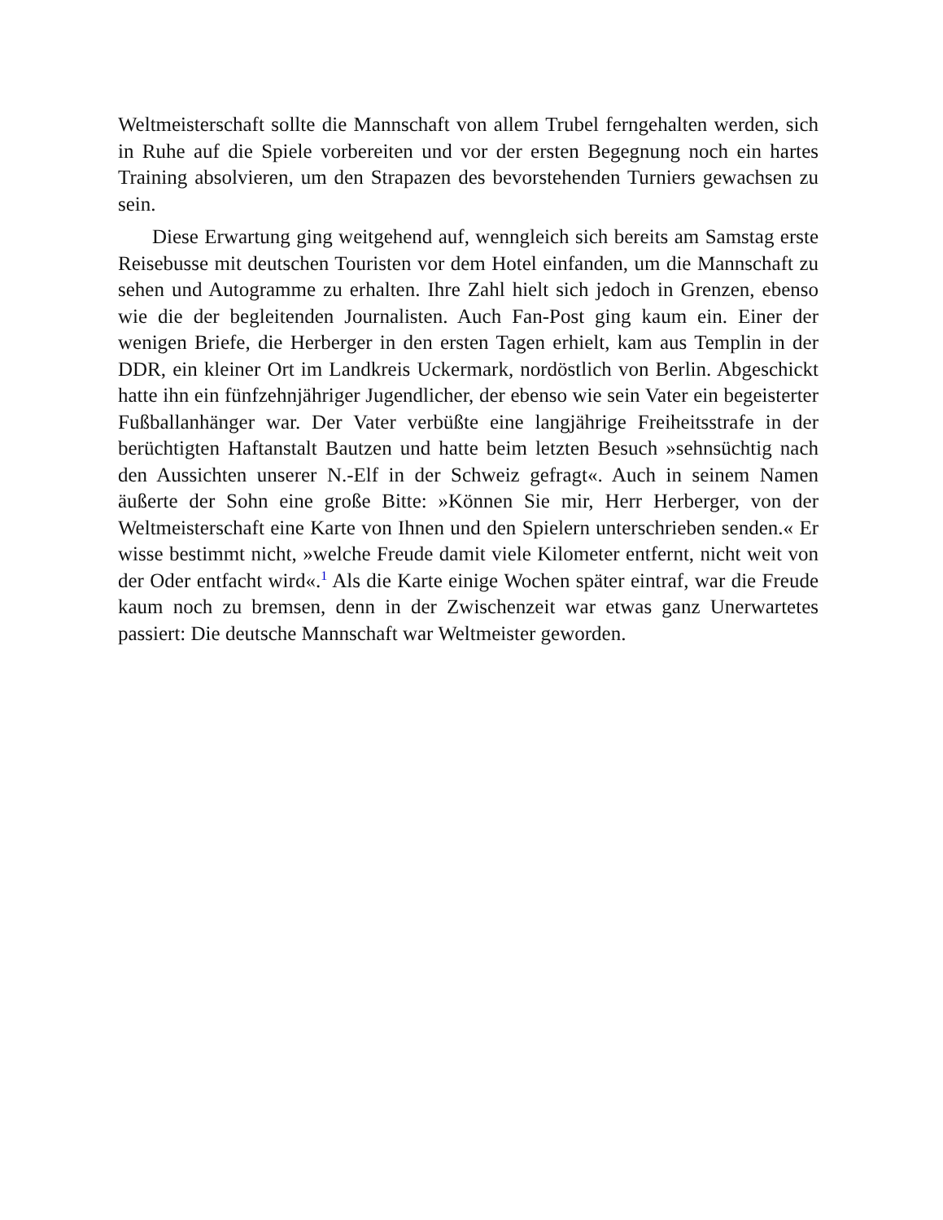Weltmeisterschaft sollte die Mannschaft von allem Trubel ferngehalten werden, sich in Ruhe auf die Spiele vorbereiten und vor der ersten Begegnung noch ein hartes Training absolvieren, um den Strapazen des bevorstehenden Turniers gewachsen zu sein.
Diese Erwartung ging weitgehend auf, wenngleich sich bereits am Samstag erste Reisebusse mit deutschen Touristen vor dem Hotel einfanden, um die Mannschaft zu sehen und Autogramme zu erhalten. Ihre Zahl hielt sich jedoch in Grenzen, ebenso wie die der begleitenden Journalisten. Auch Fan-Post ging kaum ein. Einer der wenigen Briefe, die Herberger in den ersten Tagen erhielt, kam aus Templin in der DDR, ein kleiner Ort im Landkreis Uckermark, nordöstlich von Berlin. Abgeschickt hatte ihn ein fünfzehnjähriger Jugendlicher, der ebenso wie sein Vater ein begeisterter Fußballanhänger war. Der Vater verbüßte eine langjährige Freiheitsstrafe in der berüchtigten Haftanstalt Bautzen und hatte beim letzten Besuch »sehnsüchtig nach den Aussichten unserer N.-Elf in der Schweiz gefragt«. Auch in seinem Namen äußerte der Sohn eine große Bitte: »Können Sie mir, Herr Herberger, von der Weltmeisterschaft eine Karte von Ihnen und den Spielern unterschrieben senden.« Er wisse bestimmt nicht, »welche Freude damit viele Kilometer entfernt, nicht weit von der Oder entfacht wird«.<sup>1</sup> Als die Karte einige Wochen später eintraf, war die Freude kaum noch zu bremsen, denn in der Zwischenzeit war etwas ganz Unerwartetes passiert: Die deutsche Mannschaft war Weltmeister geworden.